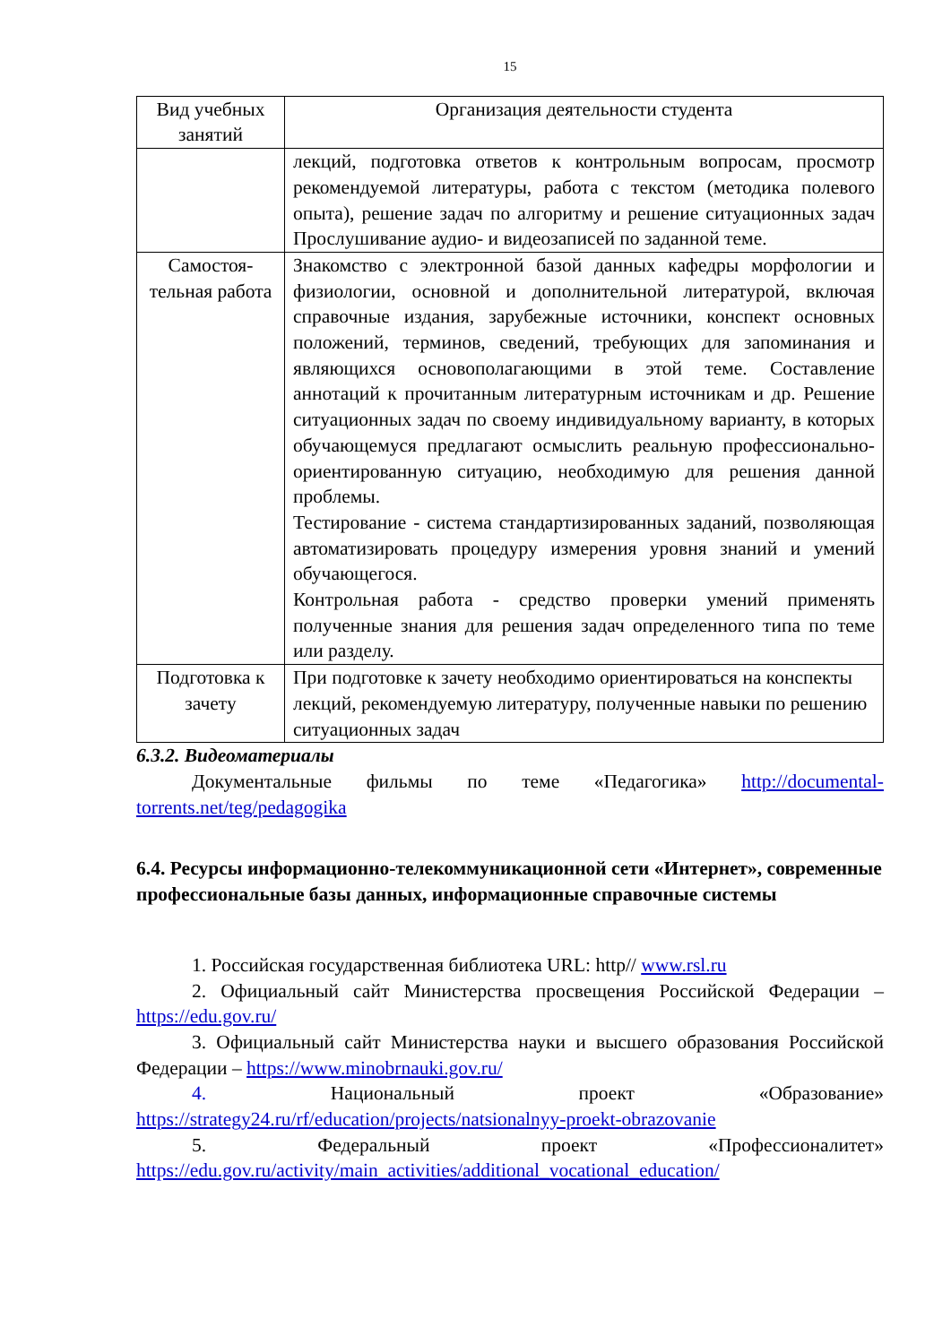15
| Вид учебных занятий | Организация деятельности студента |
| --- | --- |
| | лекций, подготовка ответов к контрольным вопросам, просмотр рекомендуемой литературы, работа с текстом (методика полевого опыта), решение задач по алгоритму и решение ситуационных задач Прослушивание аудио- и видеозаписей по заданной теме. |
| Самостоя-тельная работа | Знакомство с электронной базой данных кафедры морфологии и физиологии, основной и дополнительной литературой, включая справочные издания, зарубежные источники, конспект основных положений, терминов, сведений, требующих для запоминания и являющихся основополагающими в этой теме. Составление аннотаций к прочитанным литературным источникам и др. Решение ситуационных задач по своему индивидуальному варианту, в которых обучающемуся предлагают осмыслить реальную профессионально-ориентированную ситуацию, необходимую для решения данной проблемы. Тестирование - система стандартизированных заданий, позволяющая автоматизировать процедуру измерения уровня знаний и умений обучающегося. Контрольная работа - средство проверки умений применять полученные знания для решения задач определенного типа по теме или разделу. |
| Подготовка к зачету | При подготовке к зачету необходимо ориентироваться на конспекты лекций, рекомендуемую литературу, полученные навыки по решению ситуационных задач |
6.3.2. Видеоматериалы
Документальные фильмы по теме «Педагогика» http://documental-torrents.net/teg/pedagogika
6.4. Ресурсы информационно-телекоммуникационной сети «Интернет», современные профессиональные базы данных, информационные справочные системы
1. Российская государственная библиотека URL: http// www.rsl.ru
2. Официальный сайт Министерства просвещения Российской Федерации – https://edu.gov.ru/
3. Официальный сайт Министерства науки и высшего образования Российской Федерации – https://www.minobrnauki.gov.ru/
4. Национальный проект «Образование» https://strategy24.ru/rf/education/projects/natsionalnyy-proekt-obrazovanie
5. Федеральный проект «Профессионалитет» https://edu.gov.ru/activity/main_activities/additional_vocational_education/